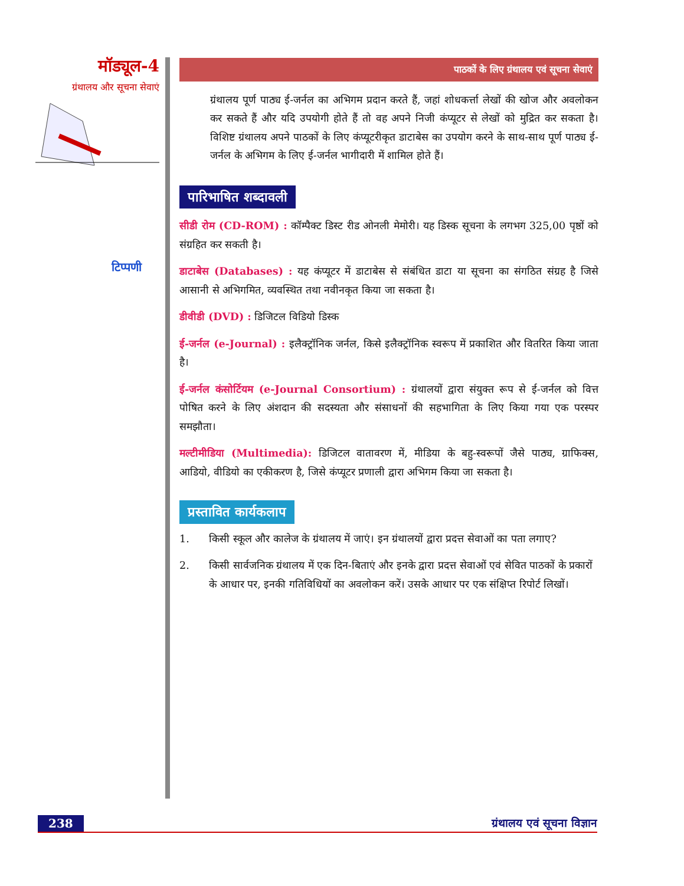मॉड्यूल-4
ग्रंथालय और सूचना सेवाएं
टिप्पणी
पाठकों के लिए ग्रंथालय एवं सूचना सेवाएं
ग्रंथालय पूर्ण पाठ्य ई-जर्नल का अभिगम प्रदान करते हैं, जहां शोधकर्त्ता लेखों की खोज और अवलोकन कर सकते हैं और यदि उपयोगी होते हैं तो वह अपने निजी कंप्यूटर से लेखों को मुद्रित कर सकता है। विशिष्ट ग्रंथालय अपने पाठकों के लिए कंप्यूटरीकृत डाटाबेस का उपयोग करने के साथ-साथ पूर्ण पाठ्य ई-जर्नल के अभिगम के लिए ई-जर्नल भागीदारी में शामिल होते हैं।
पारिभाषित शब्दावली
सीडी रोम (CD-ROM) : कॉम्पैक्ट डिस्ट रीड ओनली मेमोरी। यह डिस्क सूचना के लगभग 325,00 पृष्ठों को संग्रहित कर सकती है।
डाटाबेस (Databases) : यह कंप्यूटर में डाटाबेस से संबंधित डाटा या सूचना का संगठित संग्रह है जिसे आसानी से अभिगमित, व्यवस्थित तथा नवीनकृत किया जा सकता है।
डीवीडी (DVD) : डिजिटल विडियो डिस्क
ई-जर्नल (e-Journal) : इलैक्ट्रॉनिक जर्नल, किसे इलैक्ट्रॉनिक स्वरूप में प्रकाशित और वितरित किया जाता है।
ई-जर्नल कंसोर्टियम (e-Journal Consortium) : ग्रंथालयों द्वारा संयुक्त रूप से ई-जर्नल को वित्त पोषित करने के लिए अंशदान की सदस्यता और संसाधनों की सहभागिता के लिए किया गया एक परस्पर समझौता।
मल्टीमीडिया (Multimedia): डिजिटल वातावरण में, मीडिया के बहु-स्वरूपों जैसे पाठ्य, ग्राफिक्स, आडियो, वीडियो का एकीकरण है, जिसे कंप्यूटर प्रणाली द्वारा अभिगम किया जा सकता है।
प्रस्तावित कार्यकलाप
1. किसी स्कूल और कालेज के ग्रंथालय में जाएं। इन ग्रंथालयों द्वारा प्रदत्त सेवाओं का पता लगाए?
2. किसी सार्वजनिक ग्रंथालय में एक दिन-बिताएं और इनके द्वारा प्रदत्त सेवाओं एवं सेवित पाठकों के प्रकारों के आधार पर, इनकी गतिविधियों का अवलोकन करें। उसके आधार पर एक संक्षिप्त रिपोर्ट लिखों।
238 ग्रंथालय एवं सूचना विज्ञान